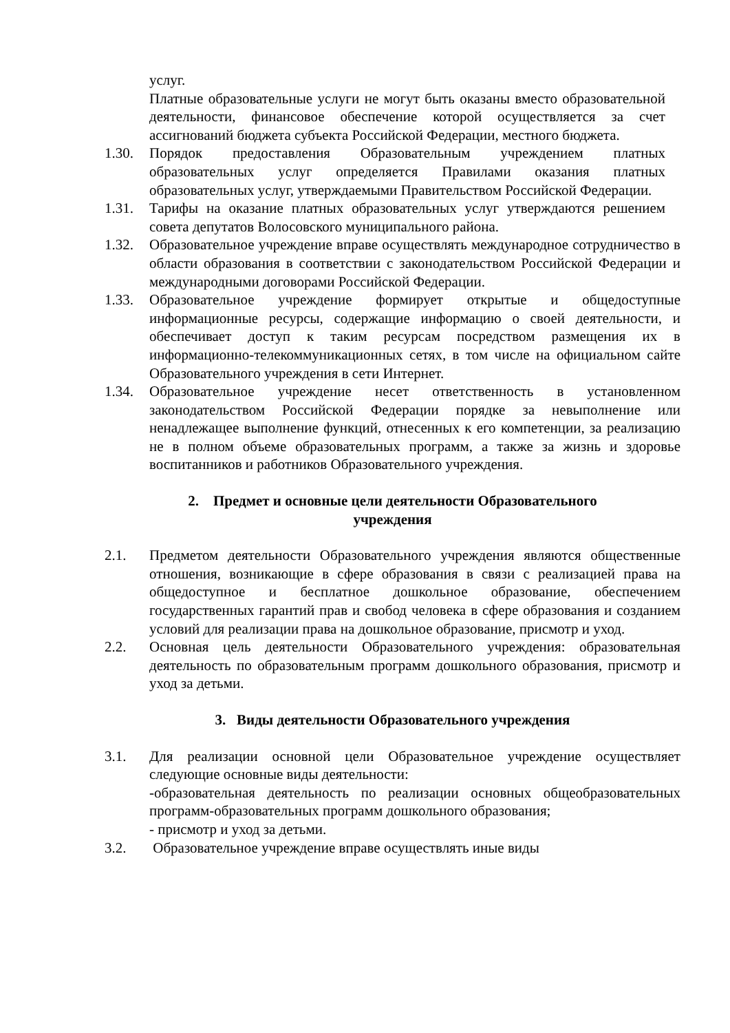услуг.
Платные образовательные услуги не могут быть оказаны вместо образовательной деятельности, финансовое обеспечение которой осуществляется за счет ассигнований бюджета субъекта Российской Федерации, местного бюджета.
1.30. Порядок предоставления Образовательным учреждением платных образовательных услуг определяется Правилами оказания платных образовательных услуг, утверждаемыми Правительством Российской Федерации.
1.31. Тарифы на оказание платных образовательных услуг утверждаются решением совета депутатов Волосовского муниципального района.
1.32. Образовательное учреждение вправе осуществлять международное сотрудничество в области образования в соответствии с законодательством Российской Федерации и международными договорами Российской Федерации.
1.33. Образовательное учреждение формирует открытые и общедоступные информационные ресурсы, содержащие информацию о своей деятельности, и обеспечивает доступ к таким ресурсам посредством размещения их в информационно-телекоммуникационных сетях, в том числе на официальном сайте Образовательного учреждения в сети Интернет.
1.34. Образовательное учреждение несет ответственность в установленном законодательством Российской Федерации порядке за невыполнение или ненадлежащее выполнение функций, отнесенных к его компетенции, за реализацию не в полном объеме образовательных программ, а также за жизнь и здоровье воспитанников и работников Образовательного учреждения.
2. Предмет и основные цели деятельности Образовательного
учреждения
2.1. Предметом деятельности Образовательного учреждения являются общественные отношения, возникающие в сфере образования в связи с реализацией права на общедоступное и бесплатное дошкольное образование, обеспечением государственных гарантий прав и свобод человека в сфере образования и созданием условий для реализации права на дошкольное образование, присмотр и уход.
2.2. Основная цель деятельности Образовательного учреждения: образовательная деятельность по образовательным программ дошкольного образования, присмотр и уход за детьми.
3. Виды деятельности Образовательного учреждения
3.1. Для реализации основной цели Образовательное учреждение осуществляет следующие основные виды деятельности:
-образовательная деятельность по реализации основных общеобразовательных программ-образовательных программ дошкольного образования;
- присмотр и уход за детьми.
3.2. Образовательное учреждение вправе осуществлять иные виды